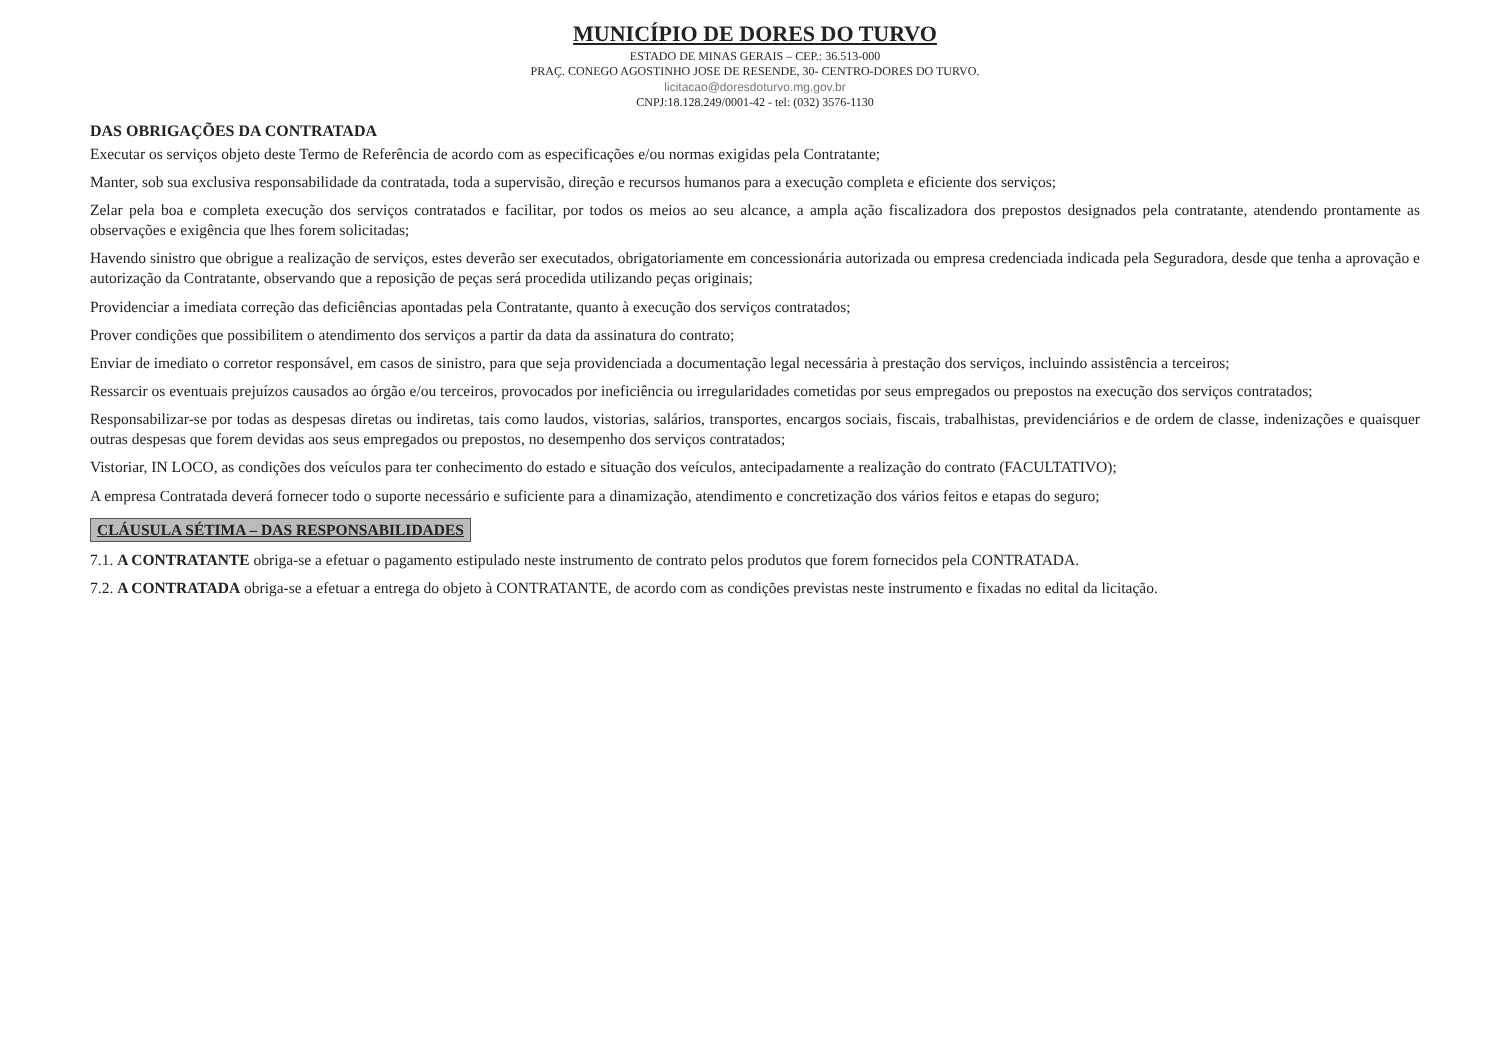MUNICÍPIO DE DORES DO TURVO
ESTADO DE MINAS GERAIS – CEP.: 36.513-000
PRAÇ. CONEGO AGOSTINHO JOSE DE RESENDE, 30- CENTRO-DORES DO TURVO.
licitacao@doresdoturvo.mg.gov.br
CNPJ:18.128.249/0001-42 - tel: (032) 3576-1130
DAS OBRIGAÇÕES DA CONTRATADA
Executar os serviços objeto deste Termo de Referência de acordo com as especificações e/ou normas exigidas pela Contratante;
Manter, sob sua exclusiva responsabilidade da contratada, toda a supervisão, direção e recursos humanos para a execução completa e eficiente dos serviços;
Zelar pela boa e completa execução dos serviços contratados e facilitar, por todos os meios ao seu alcance, a ampla ação fiscalizadora dos prepostos designados pela contratante, atendendo prontamente as observações e exigência que lhes forem solicitadas;
Havendo sinistro que obrigue a realização de serviços, estes deverão ser executados, obrigatoriamente em concessionária autorizada ou empresa credenciada indicada pela Seguradora, desde que tenha a aprovação e autorização da Contratante, observando que a reposição de peças será procedida utilizando peças originais;
Providenciar a imediata correção das deficiências apontadas pela Contratante, quanto à execução dos serviços contratados;
Prover condições que possibilitem o atendimento dos serviços a partir da data da assinatura do contrato;
Enviar de imediato o corretor responsável, em casos de sinistro, para que seja providenciada a documentação legal necessária à prestação dos serviços, incluindo assistência a terceiros;
Ressarcir os eventuais prejuízos causados ao órgão e/ou terceiros, provocados por ineficiência ou irregularidades cometidas por seus empregados ou prepostos na execução dos serviços contratados;
Responsabilizar-se por todas as despesas diretas ou indiretas, tais como laudos, vistorias, salários, transportes, encargos sociais, fiscais, trabalhistas, previdenciários e de ordem de classe, indenizações e quaisquer outras despesas que forem devidas aos seus empregados ou prepostos, no desempenho dos serviços contratados;
Vistoriar, IN LOCO, as condições dos veículos para ter conhecimento do estado e situação dos veículos, antecipadamente a realização do contrato (FACULTATIVO);
A empresa Contratada deverá fornecer todo o suporte necessário e suficiente para a dinamização, atendimento e concretização dos vários feitos e etapas do seguro;
CLÁUSULA SÉTIMA – DAS RESPONSABILIDADES
7.1. A CONTRATANTE obriga-se a efetuar o pagamento estipulado neste instrumento de contrato pelos produtos que forem fornecidos pela CONTRATADA.
7.2. A CONTRATADA obriga-se a efetuar a entrega do objeto à CONTRATANTE, de acordo com as condições previstas neste instrumento e fixadas no edital da licitação.